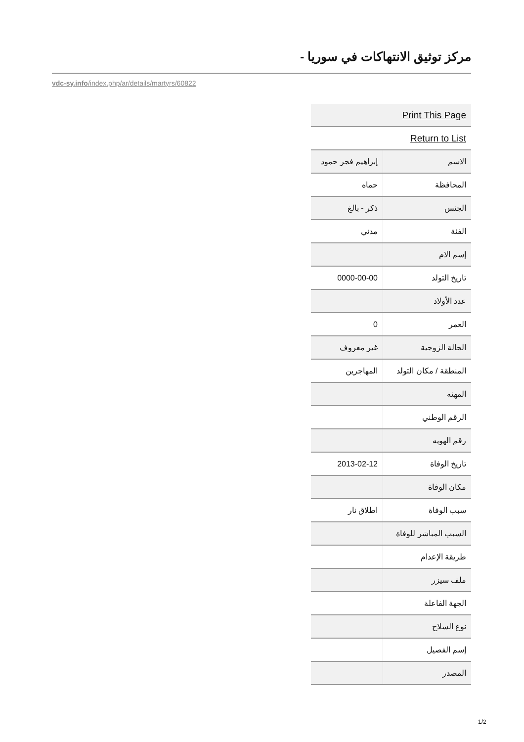مركز توثيق الانتهاكات في سوريا -
vdc-sy.info/index.php/ar/details/martyrs/60822
| Print This Page | |
| Return to List | |
| الاسم | إبراهيم فجر حمود |
| المحافظة | حماه |
| الجنس | ذكر - بالغ |
| الفئة | مدني |
| إسم الام | |
| تاريخ التولد | 0000-00-00 |
| عدد الأولاد | |
| العمر | 0 |
| الحالة الزوجية | غير معروف |
| المنطقة / مكان التولد | المهاجرين |
| المهنه | |
| الرقم الوطني | |
| رقم الهويه | |
| تاريخ الوفاة | 2013-02-12 |
| مكان الوفاة | |
| سبب الوفاة | اطلاق نار |
| السبب المباشر للوفاة | |
| طريقة الإعدام | |
| ملف سيزر | |
| الجهة الفاعلة | |
| نوع السلاح | |
| إسم الفصيل | |
| المصدر | |
1/2